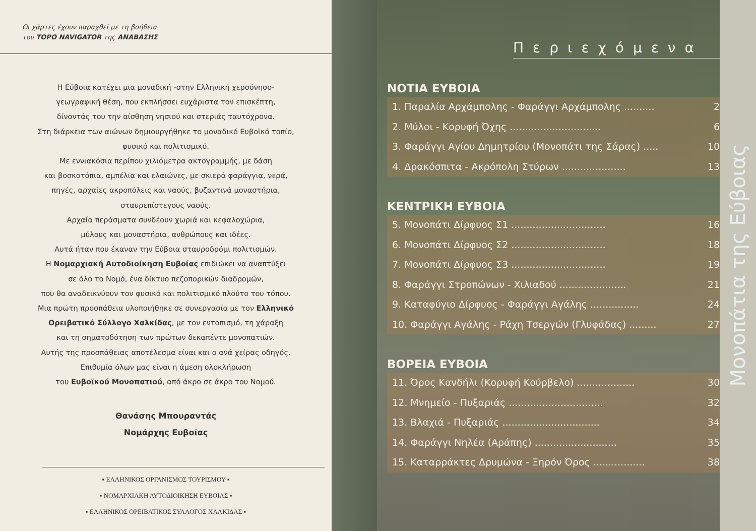Οι χάρτες έχουν παραχθεί με τη βοήθεια
του TOPO NAVIGATOR της ΑΝΑΒΑΣΗΣ
Η Εύβοια κατέχει μια μοναδική -στην Ελληνική χερσόνησο-
γεωγραφική θέση, που εκπλήσσει ευχάριστα τον επισκέπτη,
δίνοντάς του την αίσθηση νησιού και στεριάς ταυτόχρονα.
Στη διάρκεια των αιώνων δημιουργήθηκε το μοναδικό Ευβοϊκό τοπίο,
φυσικό και πολιτισμικό.
Με εννιακόσια περίπου χιλιόμετρα ακτογραμμής, με δάση
και βοσκοτόπια, αμπέλια και ελαιώνες, με σκιερά φαράγγια, νερά,
πηγές, αρχαίες ακροπόλεις και ναούς, βυζαντινά μοναστήρια,
σταυρεπίστεγους ναούς.
Αρχαία περάσματα συνδέουν χωριά και κεφαλοχώρια,
μύλους και μοναστήρια, ανθρώπους και ιδέες.
Αυτά ήταν που έκαναν την Εύβοια σταυροδρόμι πολιτισμών.
Η Νομαρχιακή Αυτοδιοίκηση Ευβοίας επιδιώκει να αναπτύξει
σε όλο το Νομό, ένα δίκτυο πεζοπορικών διαδρομών,
που θα αναδεικνύουν τον φυσικό και πολιτισμικό πλούτο του τόπου.
Μια πρώτη προσπάθεια υλοποιήθηκε σε συνεργασία με τον Ελληνικό
Ορειβατικό Σύλλογο Χαλκίδας, με τον εντοπισμό, τη χάραξη
και τη σηματοδότηση των πρώτων δεκαπέντε μονοπατιών.
Αυτής της προσπάθειας αποτέλεσμα είναι και ο ανά χείρας οδηγός.
Επιθυμία όλων μας είναι η άμεση ολοκλήρωση
του Ευβοϊκού Μονοπατιού, από άκρο σε άκρο του Νομού.
Θανάσης Μπουραντάς
Νομάρχης Ευβοίας
▪ ΕΛΛΗΝΙΚΟΣ ΟΡΓΑΝΙΣΜΟΣ ΤΟΥΡΙΣΜΟΥ ▪
▪ ΝΟΜΑΡΧΙΑΚΗ ΑΥΤΟΔΙΟΙΚΗΣΗ ΕΥΒΟΙΑΣ ▪
▪ ΕΛΛΗΝΙΚΟΣ ΟΡΕΙΒΑΤΙΚΟΣ ΣΥΛΛΟΓΟΣ ΧΑΛΚΙΔΑΣ ▪
Περιεχόμενα
ΝΟΤΙΑ ΕΥΒΟΙΑ
1. Παραλία Αρχάμπολης - Φαράγγι Αρχάμπολης .......... 2
2. Μύλοι - Κορυφή Όχης .............................. 6
3. Φαράγγι Αγίου Δημητρίου (Μονοπάτι της Σάρας) ..... 10
4. Δρακόσπιτα - Ακρόπολη Στύρων ..................... 13
ΚΕΝΤΡΙΚΗ ΕΥΒΟΙΑ
5. Μονοπάτι Δίρφυος Σ1 ............................... 16
6. Μονοπάτι Δίρφυος Σ2 ............................... 18
7. Μονοπάτι Δίρφυος Σ3 ............................... 19
8. Φαράγγι Στροπώνων - Χιλιαδού ...................... 21
9. Καταφύγιο Δίρφυος - Φαράγγι Αγάλης ................ 24
10. Φαράγγι Αγάλης - Ράχη Τσεργών (Γλυφάδας) ......... 27
ΒΟΡΕΙΑ ΕΥΒΟΙΑ
11. Όρος Κανδήλι (Κορυφή Κούρβελο) ................... 30
12. Μνημείο - Πυξαριάς ............................... 32
13. Βλαχιά - Πυξαριάς ................................ 34
14. Φαράγγι Νηλέα (Αράπης) ........................... 35
15. Καταρράκτες Δρυμώνα - Ξηρόν Όρος ................. 38
Μονοπάτια της Εύβοιας